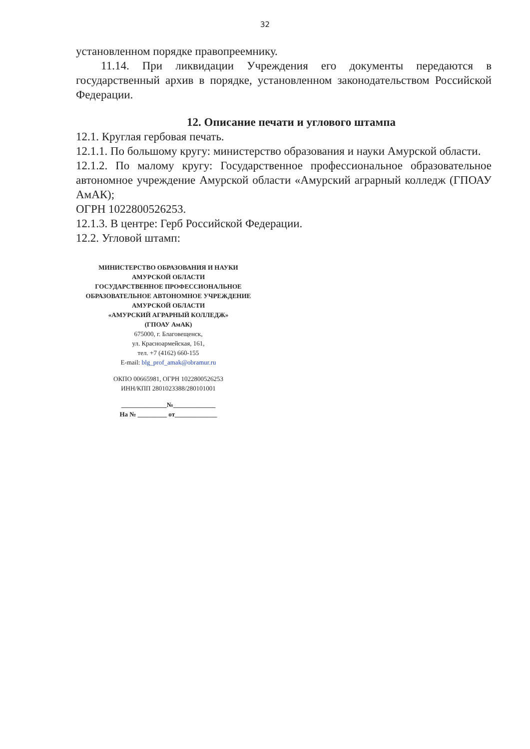32
установленном порядке правопреемнику.
11.14. При ликвидации Учреждения его документы передаются в государственный архив в порядке, установленном законодательством Российской Федерации.
12. Описание печати и углового штампа
12.1. Круглая гербовая печать.
12.1.1. По большому кругу: министерство образования и науки Амурской области.
12.1.2. По малому кругу: Государственное профессиональное образовательное автономное учреждение Амурской области «Амурский аграрный колледж (ГПОАУ АмАК);
ОГРН 1022800526253.
12.1.3. В центре: Герб Российской Федерации.
12.2. Угловой штамп:
МИНИСТЕРСТВО ОБРАЗОВАНИЯ И НАУКИ
АМУРСКОЙ ОБЛАСТИ
ГОСУДАРСТВЕННОЕ ПРОФЕССИОНАЛЬНОЕ
ОБРАЗОВАТЕЛЬНОЕ АВТОНОМНОЕ УЧРЕЖДЕНИЕ
АМУРСКОЙ ОБЛАСТИ
«АМУРСКИЙ АГРАРНЫЙ КОЛЛЕДЖ»
(ГПОАУ АмАК)
675000, г. Благовещенск,
ул. Красноармейская, 161,
тел. +7 (4162) 660-155
E-mail: blg_prof_amak@obramur.ru
ОКПО 00665981, ОГРН 1022800526253
ИНН/КПП 2801023388/280101001
______________№_____________
На № _________ от_____________